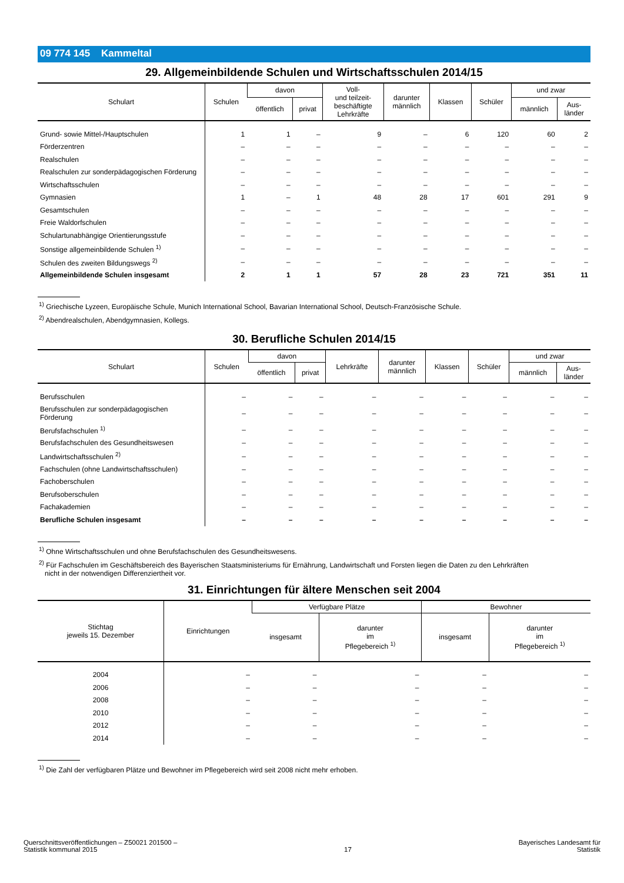09 774 145 Kammeltal
29. Allgemeinbildende Schulen und Wirtschaftsschulen 2014/15
| Schulart | Schulen | davon | | Voll- und teilzeit- beschäftigte Lehrkräfte | darunter männlich | Klassen | Schüler | und zwar | |
| --- | --- | --- | --- | --- | --- | --- | --- | --- | --- |
| | | öffentlich | privat | | | | | männlich | Aus- länder |
| Grund- sowie Mittel-/Hauptschulen | 1 | 1 | – | 9 | – | 6 | 120 | 60 | 2 |
| Förderzentren | – | – | – | – | – | – | – | – | – |
| Realschulen | – | – | – | – | – | – | – | – | – |
| Realschulen zur sonderpädagogischen Förderung | – | – | – | – | – | – | – | – | – |
| Wirtschaftsschulen | – | – | – | – | – | – | – | – | – |
| Gymnasien | 1 | – | 1 | 48 | 28 | 17 | 601 | 291 | 9 |
| Gesamtschulen | – | – | – | – | – | – | – | – | – |
| Freie Waldorfschulen | – | – | – | – | – | – | – | – | – |
| Schulartunabhängige Orientierungsstufe | – | – | – | – | – | – | – | – | – |
| Sonstige allgemeinbildende Schulen <sup>1)</sup> | – | – | – | – | – | – | – | – | – |
| Schulen des zweiten Bildungswegs <sup>2)</sup> | – | – | – | – | – | – | – | – | – |
| Allgemeinbildende Schulen insgesamt | 2 | 1 | 1 | 57 | 28 | 23 | 721 | 351 | 11 |
<sup>1)</sup> Griechische Lyzeen, Europäische Schule, Munich International School, Bavarian International School, Deutsch-Französische Schule.
<sup>2)</sup> Abendrealschulen, Abendgymnasien, Kollegs.
30. Berufliche Schulen 2014/15
| Schulart | Schulen | davon | | Lehrkräfte | darunter männlich | Klassen | Schüler | und zwar | |
| --- | --- | --- | --- | --- | --- | --- | --- | --- | --- |
| | | öffentlich | privat | | | | | männlich | Aus- länder |
| Berufsschulen | – | – | – | – | – | – | – | – | – |
| Berufsschulen zur sonderpädagogischen Förderung | – | – | – | – | – | – | – | – | – |
| Berufsfachschulen <sup>1)</sup> | – | – | – | – | – | – | – | – | – |
| Berufsfachschulen des Gesundheitswesen | – | – | – | – | – | – | – | – | – |
| Landwirtschaftsschulen <sup>2)</sup> | – | – | – | – | – | – | – | – | – |
| Fachschulen (ohne Landwirtschaftsschulen) | – | – | – | – | – | – | – | – | – |
| Fachoberschulen | – | – | – | – | – | – | – | – | – |
| Berufsoberschulen | – | – | – | – | – | – | – | – | – |
| Fachakademien | – | – | – | – | – | – | – | – | – |
| Berufliche Schulen insgesamt | – | – | – | – | – | – | – | – | – |
<sup>1)</sup> Ohne Wirtschaftsschulen und ohne Berufsfachschulen des Gesundheitswesens.
<sup>2)</sup> Für Fachschulen im Geschäftsbereich des Bayerischen Staatsministeriums für Ernährung, Landwirtschaft und Forsten liegen die Daten zu den Lehrkräften
nicht in der notwendigen Differenziertheit vor.
31. Einrichtungen für ältere Menschen seit 2004
| Stichtag jeweils 15. Dezember | Einrichtungen | Verfügbare Plätze | | Bewohner | |
| --- | --- | --- | --- | --- | --- |
| | | insgesamt | darunter im Pflegebereich <sup>1)</sup> | insgesamt | darunter im Pflegebereich <sup>1)</sup> |
| 2004 | – | – | – | – | – |
| 2006 | – | – | – | – | – |
| 2008 | – | – | – | – | – |
| 2010 | – | – | – | – | – |
| 2012 | – | – | – | – | – |
| 2014 | – | – | – | – | – |
<sup>1)</sup> Die Zahl der verfügbaren Plätze und Bewohner im Pflegebereich wird seit 2008 nicht mehr erhoben.
Querschnittsveröffentlichungen – Z50021 201500 –
Statistik kommunal 2015
17 Bayerisches Landesamt für
Statistik